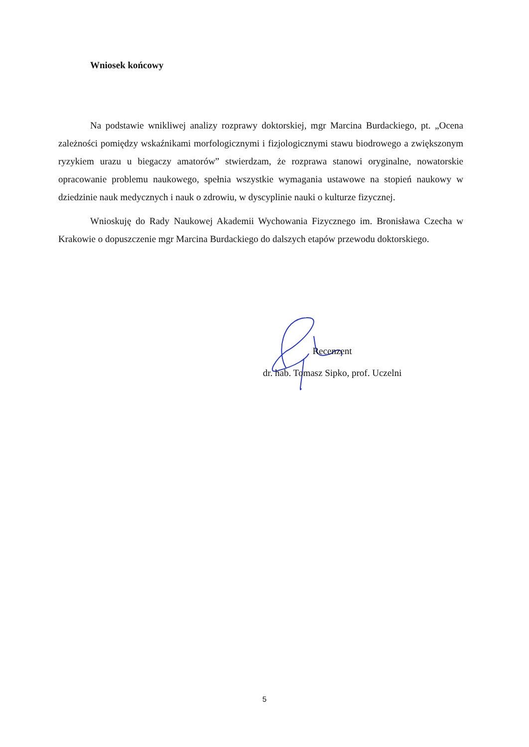Wniosek końcowy
Na podstawie wnikliwej analizy rozprawy doktorskiej, mgr Marcina Burdackiego, pt. „Ocena zależności pomiędzy wskaźnikami morfologicznymi i fizjologicznymi stawu biodrowego a zwiększonym ryzykiem urazu u biegaczy amatorów” stwierdzam, że rozprawa stanowi oryginalne, nowatorskie opracowanie problemu naukowego, spełnia wszystkie wymagania ustawowe na stopień naukowy w dziedzinie nauk medycznych i nauk o zdrowiu, w dyscyplinie nauki o kulturze fizycznej.
Wnioskuję do Rady Naukowej Akademii Wychowania Fizycznego im. Bronisława Czecha w Krakowie o dopuszczenie mgr Marcina Burdackiego do dalszych etapów przewodu doktorskiego.
Recenzent
dr. hab. Tomasz Sipko, prof. Uczelni
5